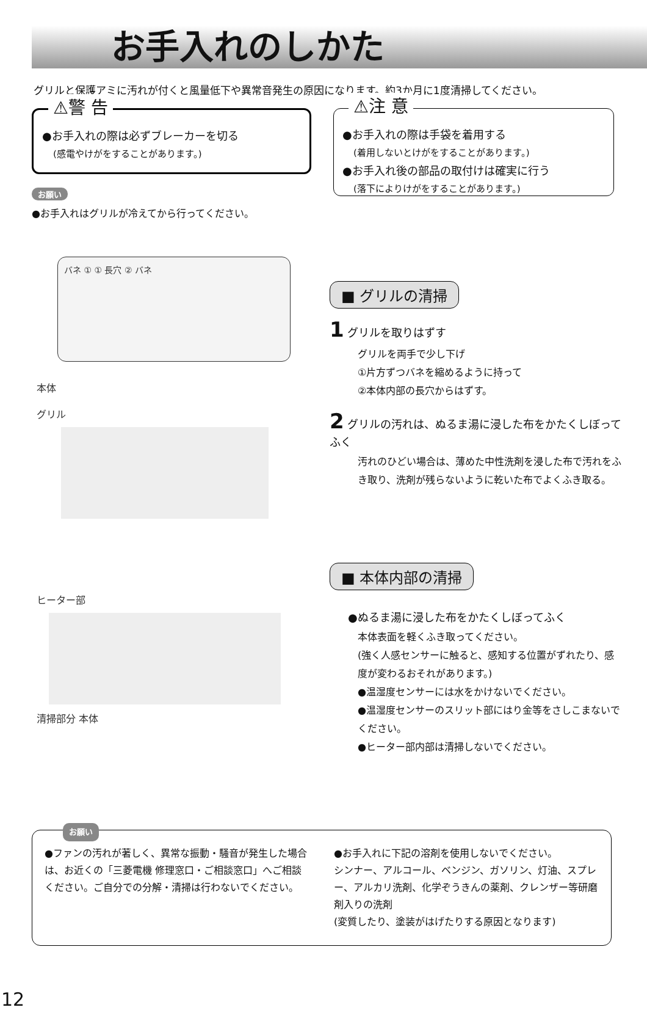お手入れのしかた
グリルと保護アミに汚れが付くと風量低下や異常音発生の原因になります。約3か月に1度清掃してください。
⚠警 告
●お手入れの際は必ずブレーカーを切る
(感電やけがをすることがあります。)
お願い
●お手入れはグリルが冷えてから行ってください。
⚠注 意
●お手入れの際は手袋を着用する
(着用しないとけがをすることがあります。)
●お手入れ後の部品の取付けは確実に行う
(落下によりけがをすることがあります。)
バネ ① ① 長穴 ② バネ
本体
グリル
ヒーター部
清掃部分 本体
■ グリルの清掃
1 グリルを取りはずす
グリルを両手で少し下げ
①片方ずつバネを縮めるように持って
②本体内部の長穴からはずす。
2 グリルの汚れは、ぬるま湯に浸した布をかたくしぼってふく
汚れのひどい場合は、薄めた中性洗剤を浸した布で汚れをふき取り、洗剤が残らないように乾いた布でよくふき取る。
■ 本体内部の清掃
●ぬるま湯に浸した布をかたくしぼってふく
本体表面を軽くふき取ってください。
(強く人感センサーに触ると、感知する位置がずれたり、感度が変わるおそれがあります。)
●温湿度センサーには水をかけないでください。
●温湿度センサーのスリット部にはり金等をさしこまないでください。
●ヒーター部内部は清掃しないでください。
お願い
●ファンの汚れが著しく、異常な振動・騒音が発生した場合は、お近くの「三菱電機 修理窓口・ご相談窓口」へご相談ください。ご自分での分解・清掃は行わないでください。
●お手入れに下記の溶剤を使用しないでください。
シンナー、アルコール、ベンジン、ガソリン、灯油、スプレー、アルカリ洗剤、化学ぞうきんの薬剤、クレンザー等研磨剤入りの洗剤
(変質したり、塗装がはげたりする原因となります)
12